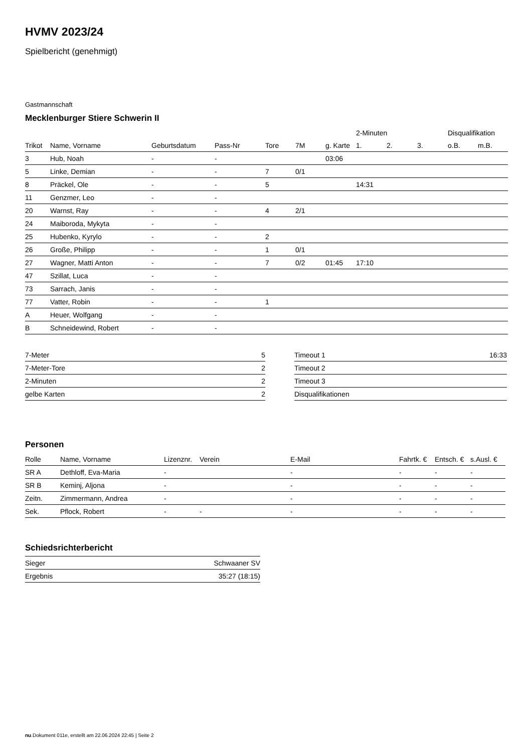HVMV 2023/24
Spielbericht (genehmigt)
Gastmannschaft
Mecklenburger Stiere Schwerin II
| | | | | | | | 2-Minuten | | | Disqualifikation | |
| --- | --- | --- | --- | --- | --- | --- | --- | --- | --- | --- | --- |
| Trikot | Name, Vorname | Geburtsdatum | Pass-Nr | Tore | 7M | g. Karte | 1. | 2. | 3. | o.B. | m.B. |
| 3 | Hub, Noah | - | - | | | 03:06 | | | | | |
| 5 | Linke, Demian | - | - | 7 | 0/1 | | | | | | |
| 8 | Präckel, Ole | - | - | 5 | | | 14:31 | | | | |
| 11 | Genzmer, Leo | - | - | | | | | | | | |
| 20 | Warnst, Ray | - | - | 4 | 2/1 | | | | | | |
| 24 | Maiboroda, Mykyta | - | - | | | | | | | | |
| 25 | Hubenko, Kyrylo | - | - | 2 | | | | | | | |
| 26 | Große, Philipp | - | - | 1 | 0/1 | | | | | | |
| 27 | Wagner, Matti Anton | - | - | 7 | 0/2 | 01:45 | 17:10 | | | | |
| 47 | Szillat, Luca | - | - | | | | | | | | |
| 73 | Sarrach, Janis | - | - | | | | | | | | |
| 77 | Vatter, Robin | - | - | 1 | | | | | | | |
| A | Heuer, Wolfgang | - | - | | | | | | | | |
| B | Schneidewind, Robert | - | - | | | | | | | | |
| 7-Meter | 5 |
| 7-Meter-Tore | 2 |
| 2-Minuten | 2 |
| gelbe Karten | 2 |
| Timeout 1 | 16:33 |
| Timeout 2 | |
| Timeout 3 | |
| Disqualifikationen | |
Personen
| Rolle | Name, Vorname | Lizenznr. | Verein | E-Mail | Fahrtk. € | Entsch. € | s.Ausl. € |
| --- | --- | --- | --- | --- | --- | --- | --- |
| SR A | Dethloff, Eva-Maria | - | | - | - | - | - |
| SR B | Keminj, Aljona | - | | - | - | - | - |
| Zeitn. | Zimmermann, Andrea | - | | - | - | - | - |
| Sek. | Pflock, Robert | - | - | - | - | - | - |
Schiedsrichterbericht
| Sieger | Schwaaner SV |
| Ergebnis | 35:27 (18:15) |
nu.Dokument 011e, erstellt am 22.06.2024 22:45 | Seite 2